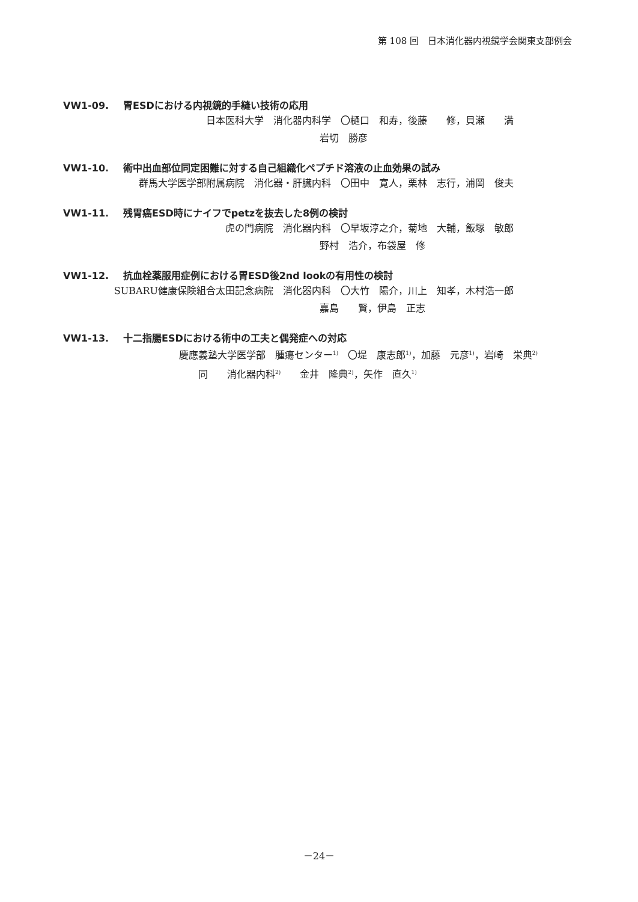第 108 回　日本消化器内視鏡学会関東支部例会
VW1-09. 胃ESDにおける内視鏡的手縫い技術の応用
日本医科大学　消化器内科学　〇樋口　和寿，後藤　　修，貝瀬　　満
岩切　勝彦
VW1-10. 術中出血部位同定困難に対する自己組織化ペプチド溶液の止血効果の試み
群馬大学医学部附属病院　消化器・肝臓内科　〇田中　寛人，栗林　志行，浦岡　俊夫
VW1-11. 残胃癌ESD時にナイフでpetzを抜去した8例の検討
虎の門病院　消化器内科　〇早坂淳之介，菊地　大輔，飯塚　敏郎
野村　浩介，布袋屋　修
VW1-12. 抗血栓薬服用症例における胃ESD後2nd lookの有用性の検討
SUBARU健康保険組合太田記念病院　消化器内科　〇大竹　陽介，川上　知孝，木村浩一郎
嘉島　　賢，伊島　正志
VW1-13. 十二指腸ESDにおける術中の工夫と偶発症への対応
慶應義塾大学医学部　腫瘍センター<sup>1)</sup>　〇堤　康志郎<sup>1)</sup>，加藤　元彦<sup>1)</sup>，岩崎　栄典<sup>2)</sup>
同　　消化器内科<sup>2)</sup>　　金井　隆典<sup>2)</sup>，矢作　直久<sup>1)</sup>
－24－